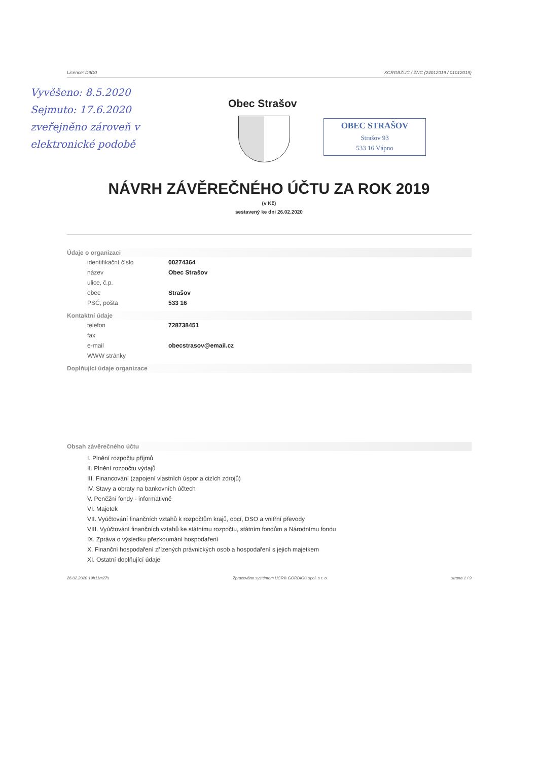Licence: D9D0 XCRGBZUC / ZNC (24012019 / 01012019)
Vyvěšeno: 8.5.2020
Sejmuto: 17.6.2020
zveřejněno zároveň v
elektronické podobě
Obec Strašov
OBEC STRAŠOV
Strašov 93
533 16 Vápno
NÁVRH ZÁVĚREČNÉHO ÚČTU ZA ROK 2019
(v Kč)
sestavený ke dni 26.02.2020
Údaje o organizaci
| identifikační číslo | 00274364 |
| název | Obec Strašov |
| ulice, č.p. | |
| obec | Strašov |
| PSČ, pošta | 533 16 |
Kontaktní údaje
| telefon | 728738451 |
| fax | |
| e-mail | obecstrasov@email.cz |
| WWW stránky | |
Doplňující údaje organizace
Obsah závěrečného účtu
I. Plnění rozpočtu příjmů
II. Plnění rozpočtu výdajů
III. Financování (zapojení vlastních úspor a cizích zdrojů)
IV. Stavy a obraty na bankovních účtech
V. Peněžní fondy - informativně
VI. Majetek
VII. Vyúčtování finančních vztahů k rozpočtům krajů, obcí, DSO a vnitřní převody
VIII. Vyúčtování finančních vztahů ke státnímu rozpočtu, státním fondům a Národnímu fondu
IX. Zpráva o výsledku přezkoumání hospodaření
X. Finanční hospodaření zřízených právnických osob a hospodaření s jejich majetkem
XI. Ostatní doplňující údaje
26.02.2020 19h11m27s Zpracováno systémem UCR® GORDIC® spol. s r. o. strana 1 / 9